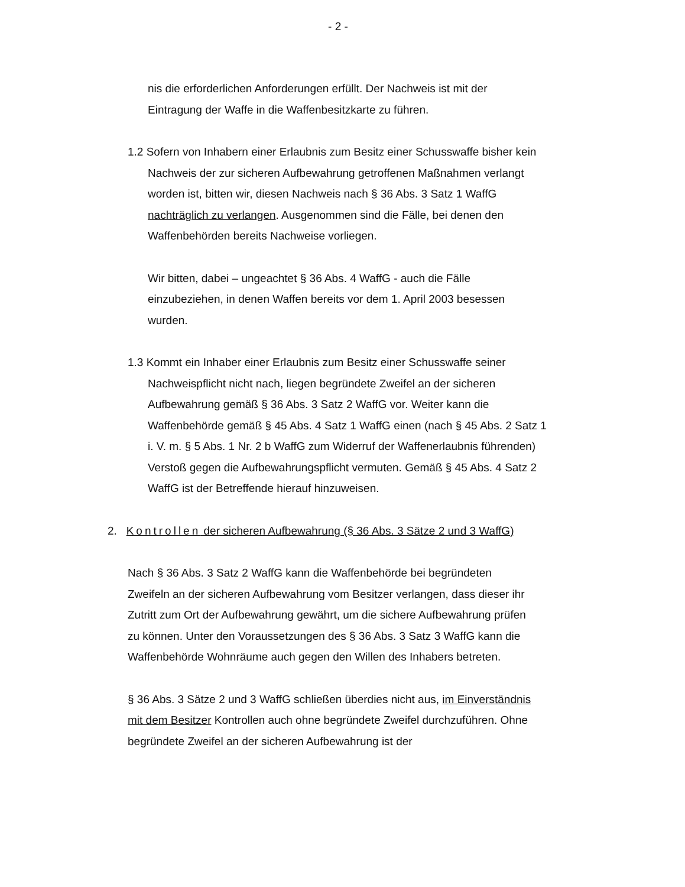- 2 -
nis die erforderlichen Anforderungen erfüllt. Der Nachweis ist mit der Eintragung der Waffe in die Waffenbesitzkarte zu führen.
1.2 Sofern von Inhabern einer Erlaubnis zum Besitz einer Schusswaffe bisher kein Nachweis der zur sicheren Aufbewahrung getroffenen Maßnahmen verlangt worden ist, bitten wir, diesen Nachweis nach § 36 Abs. 3 Satz 1 WaffG nachträglich zu verlangen. Ausgenommen sind die Fälle, bei denen den Waffenbehörden bereits Nachweise vorliegen.
Wir bitten, dabei – ungeachtet § 36 Abs. 4 WaffG - auch die Fälle einzubeziehen, in denen Waffen bereits vor dem 1. April 2003 besessen wurden.
1.3 Kommt ein Inhaber einer Erlaubnis zum Besitz einer Schusswaffe seiner Nachweispflicht nicht nach, liegen begründete Zweifel an der sicheren Aufbewahrung gemäß § 36 Abs. 3 Satz 2 WaffG vor. Weiter kann die Waffenbehörde gemäß § 45 Abs. 4 Satz 1 WaffG einen (nach § 45 Abs. 2 Satz 1 i. V. m. § 5 Abs. 1 Nr. 2 b WaffG zum Widerruf der Waffenerlaubnis führenden) Verstoß gegen die Aufbewahrungspflicht vermuten. Gemäß § 45 Abs. 4 Satz 2 WaffG ist der Betreffende hierauf hinzuweisen.
2. Kontrollen der sicheren Aufbewahrung (§ 36 Abs. 3 Sätze 2 und 3 WaffG)
Nach § 36 Abs. 3 Satz 2 WaffG kann die Waffenbehörde bei begründeten Zweifeln an der sicheren Aufbewahrung vom Besitzer verlangen, dass dieser ihr Zutritt zum Ort der Aufbewahrung gewährt, um die sichere Aufbewahrung prüfen zu können. Unter den Voraussetzungen des § 36 Abs. 3 Satz 3 WaffG kann die Waffenbehörde Wohnräume auch gegen den Willen des Inhabers betreten.
§ 36 Abs. 3 Sätze 2 und 3 WaffG schließen überdies nicht aus, im Einverständnis mit dem Besitzer Kontrollen auch ohne begründete Zweifel durchzuführen. Ohne begründete Zweifel an der sicheren Aufbewahrung ist der